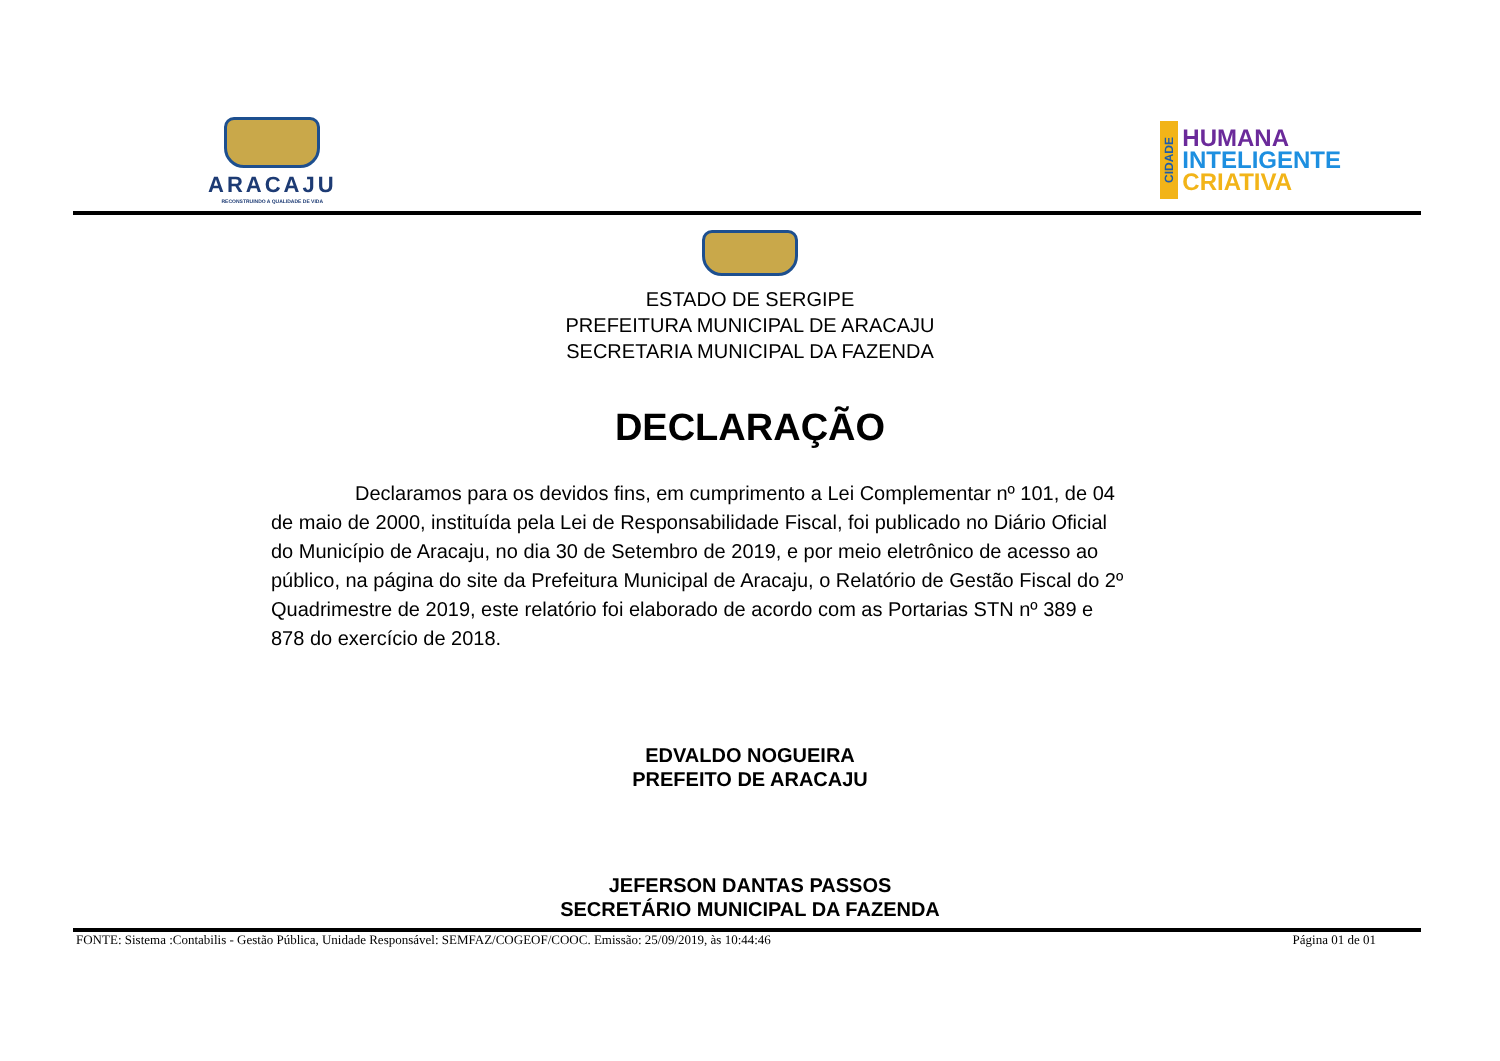ARACAJU
RECONSTRUINDO A QUALIDADE DE VIDA
CIDADE
HUMANA
INTELIGENTE
CRIATIVA
ESTADO DE SERGIPE
PREFEITURA MUNICIPAL DE ARACAJU
SECRETARIA MUNICIPAL DA FAZENDA
DECLARAÇÃO
Declaramos para os devidos fins, em cumprimento a Lei Complementar nº 101, de 04 de maio de 2000, instituída pela Lei de Responsabilidade Fiscal, foi publicado no Diário Oficial do Município de Aracaju, no dia 30 de Setembro de 2019, e por meio eletrônico de acesso ao público, na página do site da Prefeitura Municipal de Aracaju, o Relatório de Gestão Fiscal do 2º Quadrimestre de 2019, este relatório foi elaborado de acordo com as Portarias STN nº 389 e 878 do exercício de 2018.
EDVALDO NOGUEIRA
PREFEITO DE ARACAJU
JEFERSON DANTAS PASSOS
SECRETÁRIO MUNICIPAL DA FAZENDA
FONTE: Sistema :Contabilis - Gestão Pública, Unidade Responsável: SEMFAZ/COGEOF/COOC. Emissão: 25/09/2019, às 10:44:46 Página 01 de 01